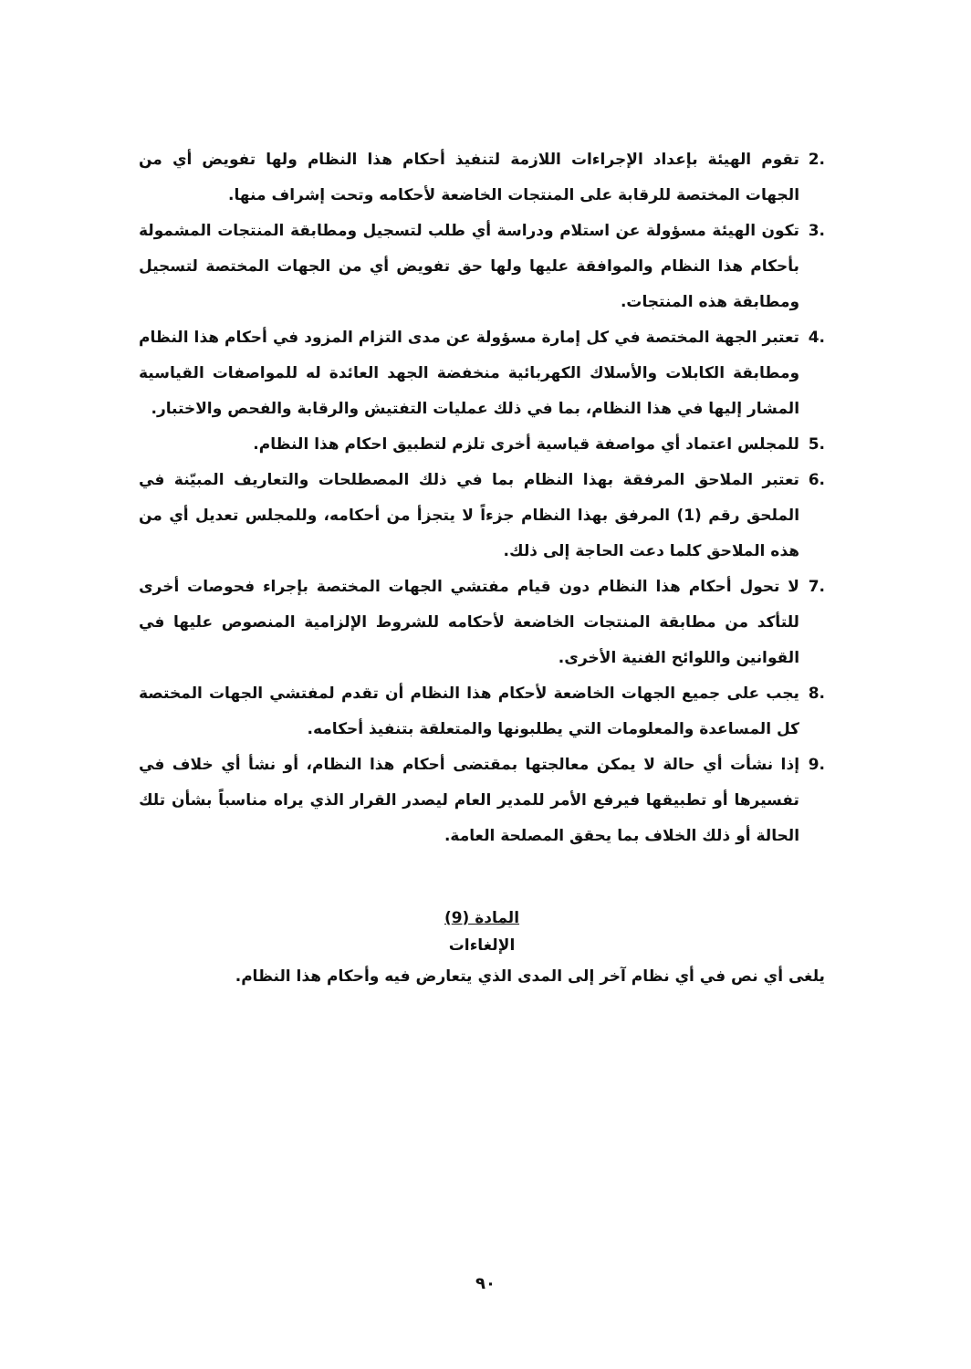.2 تقوم الهيئة بإعداد الإجراءات اللازمة لتنفيذ أحكام هذا النظام ولها تفويض أي من الجهات المختصة للرقابة على المنتجات الخاضعة لأحكامه وتحت إشراف منها.
.3 تكون الهيئة مسؤولة عن استلام ودراسة أي طلب لتسجيل ومطابقة المنتجات المشمولة بأحكام هذا النظام والموافقة عليها ولها حق تفويض أي من الجهات المختصة لتسجيل ومطابقة هذه المنتجات.
.4 تعتبر الجهة المختصة في كل إمارة مسؤولة عن مدى التزام المزود في أحكام هذا النظام ومطابقة الكابلات والأسلاك الكهربائية منخفضة الجهد العائدة له للمواصفات القياسية المشار إليها في هذا النظام، بما في ذلك عمليات التفتيش والرقابة والفحص والاختبار.
.5 للمجلس اعتماد أي مواصفة قياسية أخرى تلزم لتطبيق احكام هذا النظام.
.6 تعتبر الملاحق المرفقة بهذا النظام بما في ذلك المصطلحات والتعاريف المبيّنة في الملحق رقم (1) المرفق بهذا النظام جزءاً لا يتجزأ من أحكامه، وللمجلس تعديل أي من هذه الملاحق كلما دعت الحاجة إلى ذلك.
.7 لا تحول أحكام هذا النظام دون قيام مفتشي الجهات المختصة بإجراء فحوصات أخرى للتأكد من مطابقة المنتجات الخاضعة لأحكامه للشروط الإلزامية المنصوص عليها في القوانين واللوائح الفنية الأخرى.
.8 يجب على جميع الجهات الخاضعة لأحكام هذا النظام أن تقدم لمفتشي الجهات المختصة كل المساعدة والمعلومات التي يطلبونها والمتعلقة بتنفيذ أحكامه.
.9 إذا نشأت أي حالة لا يمكن معالجتها بمقتضى أحكام هذا النظام، أو نشأ أي خلاف في تفسيرها أو تطبيقها فيرفع الأمر للمدير العام ليصدر القرار الذي يراه مناسباً بشأن تلك الحالة أو ذلك الخلاف بما يحقق المصلحة العامة.
المادة (9)
الإلغاءات
يلغى أي نص في أي نظام آخر إلى المدى الذي يتعارض فيه وأحكام هذا النظام.
٩٠